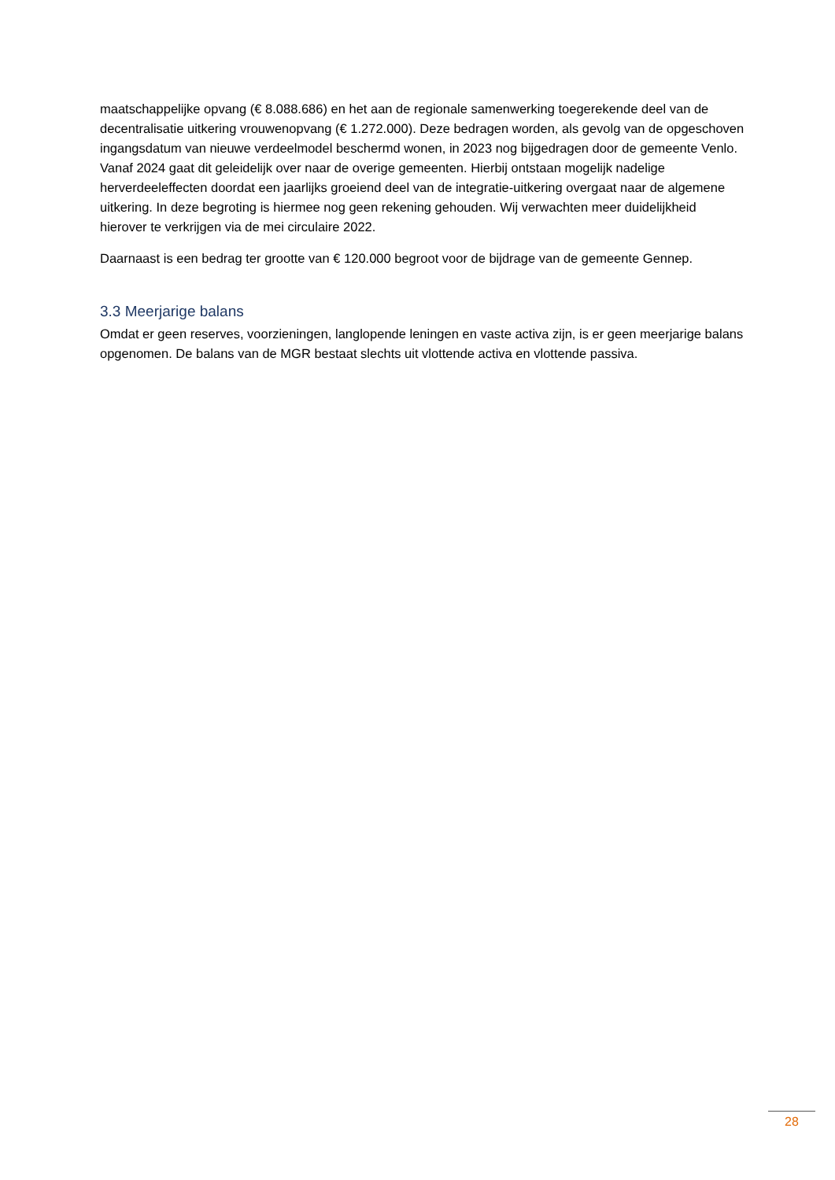maatschappelijke opvang (€ 8.088.686) en het aan de regionale samenwerking toegerekende deel van de decentralisatie uitkering vrouwenopvang (€ 1.272.000). Deze bedragen worden, als gevolg van de opgeschoven ingangsdatum van nieuwe verdeelmodel beschermd wonen, in 2023 nog bijgedragen door de gemeente Venlo. Vanaf 2024 gaat dit geleidelijk over naar de overige gemeenten. Hierbij ontstaan mogelijk nadelige herverdeeleffecten doordat een jaarlijks groeiend deel van de integratie-uitkering overgaat naar de algemene uitkering. In deze begroting is hiermee nog geen rekening gehouden. Wij verwachten meer duidelijkheid hierover te verkrijgen via de mei circulaire 2022.
Daarnaast is een bedrag ter grootte van € 120.000 begroot voor de bijdrage van de gemeente Gennep.
3.3 Meerjarige balans
Omdat er geen reserves, voorzieningen, langlopende leningen en vaste activa zijn, is er geen meerjarige balans opgenomen. De balans van de MGR bestaat slechts uit vlottende activa en vlottende passiva.
28